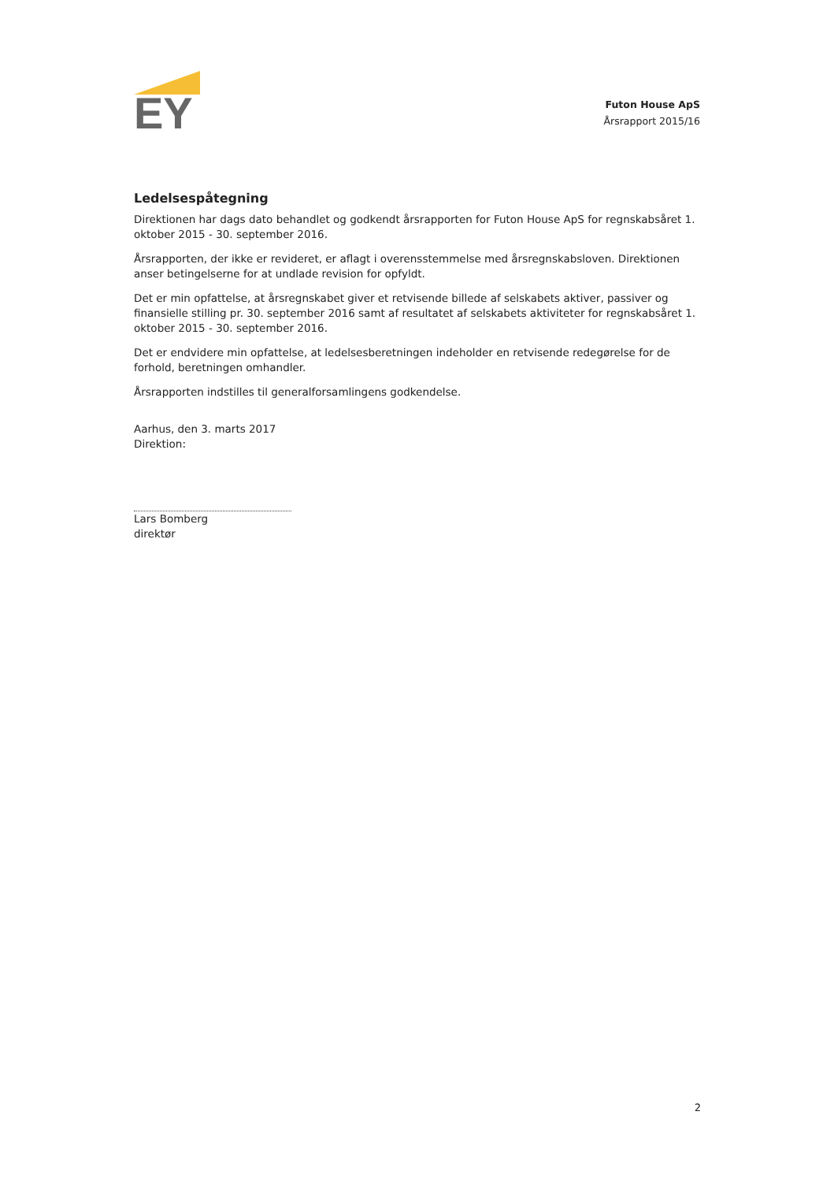EY
Futon House ApS
Årsrapport 2015/16
Ledelsespåtegning
Direktionen har dags dato behandlet og godkendt årsrapporten for Futon House ApS for regnskabsåret 1. oktober 2015 - 30. september 2016.
Årsrapporten, der ikke er revideret, er aflagt i overensstemmelse med årsregnskabsloven. Direktionen anser betingelserne for at undlade revision for opfyldt.
Det er min opfattelse, at årsregnskabet giver et retvisende billede af selskabets aktiver, passiver og finansielle stilling pr. 30. september 2016 samt af resultatet af selskabets aktiviteter for regnskabsåret 1. oktober 2015 - 30. september 2016.
Det er endvidere min opfattelse, at ledelsesberetningen indeholder en retvisende redegørelse for de forhold, beretningen omhandler.
Årsrapporten indstilles til generalforsamlingens godkendelse.
Aarhus, den 3. marts 2017
Direktion:
Lars Bomberg
direktør
2